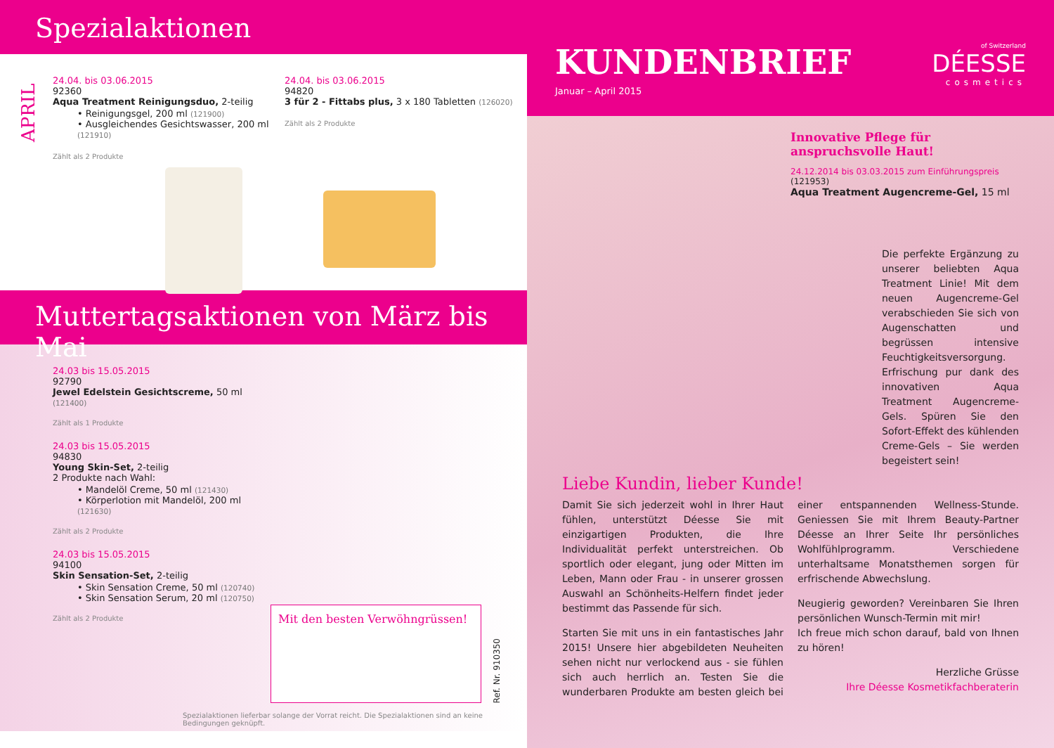Spezialaktionen
APRIL
24.04. bis 03.06.2015
92360
Aqua Treatment Reinigungsduo, 2-teilig
• Reinigungsgel, 200 ml (121900)
• Ausgleichendes Gesichtswasser, 200 ml (121910)
Zählt als 2 Produkte
24.04. bis 03.06.2015
94820
3 für 2 - Fittabs plus, 3 x 180 Tabletten (126020)
Zählt als 2 Produkte
Muttertagsaktionen von März bis Mai
24.03 bis 15.05.2015
92790
Jewel Edelstein Gesichtscreme, 50 ml (121400)
Zählt als 1 Produkte
24.03 bis 15.05.2015
94830
Young Skin-Set, 2-teilig
2 Produkte nach Wahl:
• Mandelöl Creme, 50 ml (121430)
• Körperlotion mit Mandelöl, 200 ml (121630)
Zählt als 2 Produkte
24.03 bis 15.05.2015
94100
Skin Sensation-Set, 2-teilig
• Skin Sensation Creme, 50 ml (120740)
• Skin Sensation Serum, 20 ml (120750)
Zählt als 2 Produkte
Mit den besten Verwöhngrüssen!
Ref. Nr. 910350
Spezialaktionen lieferbar solange der Vorrat reicht. Die Spezialaktionen sind an keine Bedingungen geknüpft.
KUNDENBRIEF
Januar – April 2015
of Switzerland
DÉESSE
cosmetics
Innovative Pflege für anspruchsvolle Haut!
24.12.2014 bis 03.03.2015 zum Einführungspreis
(121953)
Aqua Treatment Augencreme-Gel, 15 ml
Die perfekte Ergänzung zu unserer beliebten Aqua Treatment Linie! Mit dem neuen Augencreme-Gel verabschieden Sie sich von Augenschatten und begrüssen intensive Feuchtigkeitsversorgung. Erfrischung pur dank des innovativen Aqua Treatment Augencreme-Gels. Spüren Sie den Sofort-Effekt des kühlenden Creme-Gels – Sie werden begeistert sein!
Liebe Kundin, lieber Kunde!
Damit Sie sich jederzeit wohl in Ihrer Haut fühlen, unterstützt Déesse Sie mit einzigartigen Produkten, die Ihre Individualität perfekt unterstreichen. Ob sportlich oder elegant, jung oder Mitten im Leben, Mann oder Frau - in unserer grossen Auswahl an Schönheits-Helfern findet jeder bestimmt das Passende für sich.
Starten Sie mit uns in ein fantastisches Jahr 2015! Unsere hier abgebildeten Neuheiten sehen nicht nur verlockend aus - sie fühlen sich auch herrlich an. Testen Sie die wunderbaren Produkte am besten gleich bei einer entspannenden Wellness-Stunde. Geniessen Sie mit Ihrem Beauty-Partner Déesse an Ihrer Seite Ihr persönliches Wohlfühlprogramm. Verschiedene unterhaltsame Monatsthemen sorgen für erfrischende Abwechslung.
Neugierig geworden? Vereinbaren Sie Ihren persönlichen Wunsch-Termin mit mir!
Ich freue mich schon darauf, bald von Ihnen zu hören!
Herzliche Grüsse
Ihre Déesse Kosmetikfachberaterin